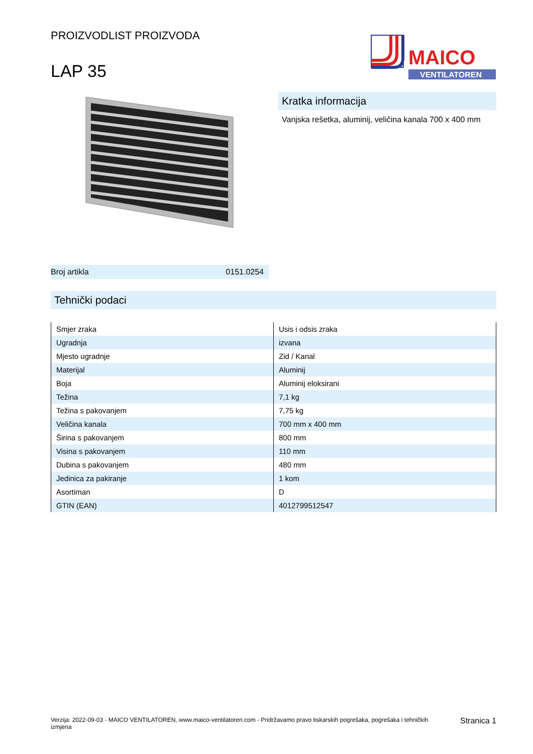PROIZVODLIST PROIZVODA
LAP 35
MAICO
VENTILATOREN
Broj artikla 0151.0254
Kratka informacija
Vanjska rešetka, aluminij, veličina kanala 700 x 400 mm
Tehnički podaci
| Smjer zraka | Usis i odsis zraka |
| Ugradnja | izvana |
| Mjesto ugradnje | Zid / Kanal |
| Materijal | Aluminij |
| Boja | Aluminij eloksirani |
| Težina | 7,1 kg |
| Težina s pakovanjem | 7,75 kg |
| Veličina kanala | 700 mm x 400 mm |
| Širina s pakovanjem | 800 mm |
| Visina s pakovanjem | 110 mm |
| Dubina s pakovanjem | 480 mm |
| Jedinica za pakiranje | 1 kom |
| Asortiman | D |
| GTIN (EAN) | 4012799512547 |
Verzija: 2022-09-03 - MAICO VENTILATOREN, www.maico-ventilatoren.com - Pridržavamo pravo tiskarskih pogrešaka, pogrešaka i tehničkih izmjena
Stranica 1